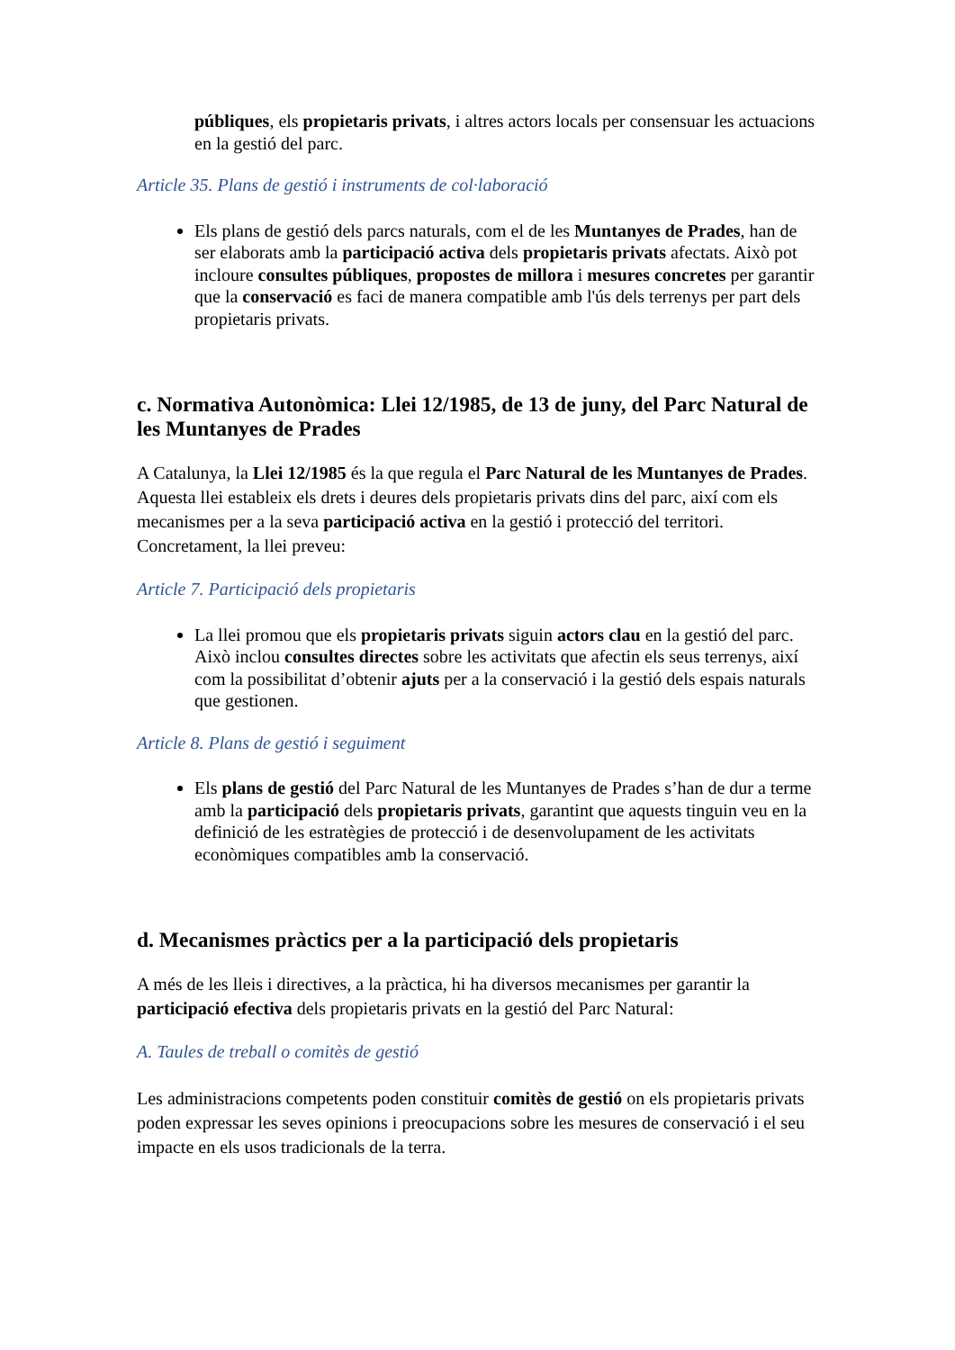públiques, els propietaris privats, i altres actors locals per consensuar les actuacions en la gestió del parc.
Article 35. Plans de gestió i instruments de col·laboració
Els plans de gestió dels parcs naturals, com el de les Muntanyes de Prades, han de ser elaborats amb la participació activa dels propietaris privats afectats. Això pot incloure consultes públiques, propostes de millora i mesures concretes per garantir que la conservació es faci de manera compatible amb l'ús dels terrenys per part dels propietaris privats.
c. Normativa Autonòmica: Llei 12/1985, de 13 de juny, del Parc Natural de les Muntanyes de Prades
A Catalunya, la Llei 12/1985 és la que regula el Parc Natural de les Muntanyes de Prades. Aquesta llei estableix els drets i deures dels propietaris privats dins del parc, així com els mecanismes per a la seva participació activa en la gestió i protecció del territori. Concretament, la llei preveu:
Article 7. Participació dels propietaris
La llei promou que els propietaris privats siguin actors clau en la gestió del parc. Això inclou consultes directes sobre les activitats que afectin els seus terrenys, així com la possibilitat d’obtenir ajuts per a la conservació i la gestió dels espais naturals que gestionen.
Article 8. Plans de gestió i seguiment
Els plans de gestió del Parc Natural de les Muntanyes de Prades s’han de dur a terme amb la participació dels propietaris privats, garantint que aquests tinguin veu en la definició de les estratègies de protecció i de desenvolupament de les activitats econòmiques compatibles amb la conservació.
d. Mecanismes pràctics per a la participació dels propietaris
A més de les lleis i directives, a la pràctica, hi ha diversos mecanismes per garantir la participació efectiva dels propietaris privats en la gestió del Parc Natural:
A. Taules de treball o comitès de gestió
Les administracions competents poden constituir comitès de gestió on els propietaris privats poden expressar les seves opinions i preocupacions sobre les mesures de conservació i el seu impacte en els usos tradicionals de la terra.